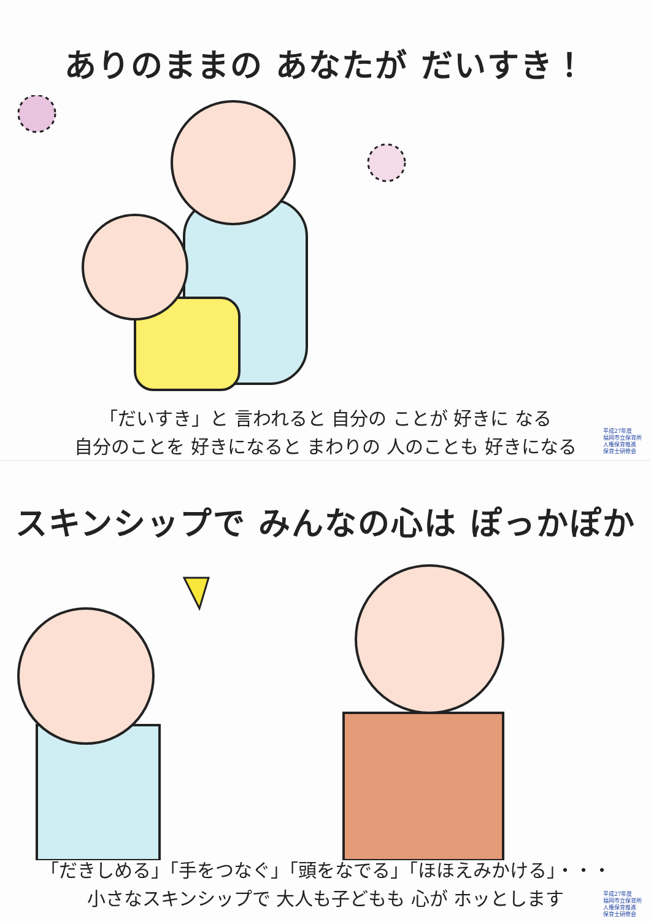ありのままの あなたが だいすき！
「だいすき」と 言われると 自分の ことが 好きに なる
自分のことを 好きになると まわりの 人のことも 好きになる
平成27年度
福岡市立保育所
人権保育推進
保育士研修会
スキンシップで みんなの心は ぽっかぽか
「だきしめる」「手をつなぐ」「頭をなでる」「ほほえみかける」・・・
小さなスキンシップで 大人も子どもも 心が ホッとします
平成27年度
福岡市立保育所
人権保育推進
保育士研修会